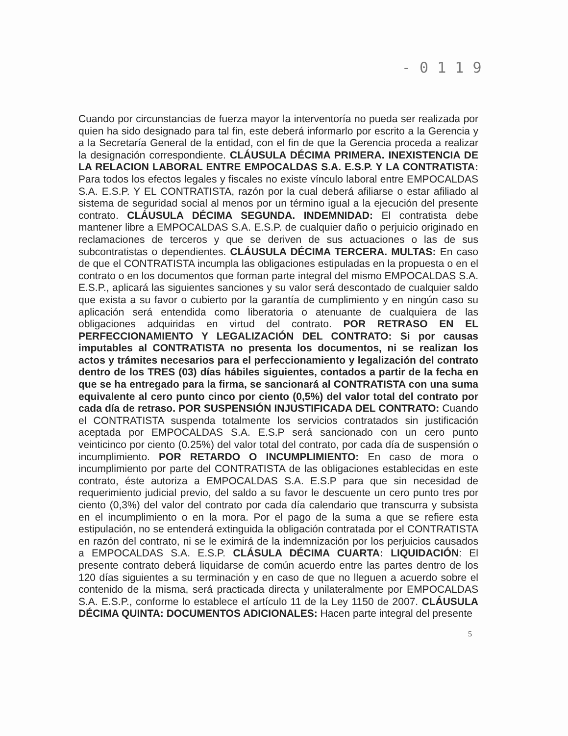- 0 1 1 9
Cuando por circunstancias de fuerza mayor la interventoría no pueda ser realizada por quien ha sido designado para tal fin, este deberá informarlo por escrito a la Gerencia y a la Secretaría General de la entidad, con el fin de que la Gerencia proceda a realizar la designación correspondiente. CLÁUSULA DÉCIMA PRIMERA. INEXISTENCIA DE LA RELACION LABORAL ENTRE EMPOCALDAS S.A. E.S.P. Y LA CONTRATISTA: Para todos los efectos legales y fiscales no existe vínculo laboral entre EMPOCALDAS S.A. E.S.P. Y EL CONTRATISTA, razón por la cual deberá afiliarse o estar afiliado al sistema de seguridad social al menos por un término igual a la ejecución del presente contrato. CLÁUSULA DÉCIMA SEGUNDA. INDEMNIDAD: El contratista debe mantener libre a EMPOCALDAS S.A. E.S.P. de cualquier daño o perjuicio originado en reclamaciones de terceros y que se deriven de sus actuaciones o las de sus subcontratistas o dependientes. CLÁUSULA DÉCIMA TERCERA. MULTAS: En caso de que el CONTRATISTA incumpla las obligaciones estipuladas en la propuesta o en el contrato o en los documentos que forman parte integral del mismo EMPOCALDAS S.A. E.S.P., aplicará las siguientes sanciones y su valor será descontado de cualquier saldo que exista a su favor o cubierto por la garantía de cumplimiento y en ningún caso su aplicación será entendida como liberatoria o atenuante de cualquiera de las obligaciones adquiridas en virtud del contrato. POR RETRASO EN EL PERFECCIONAMIENTO Y LEGALIZACIÓN DEL CONTRATO: Si por causas imputables al CONTRATISTA no presenta los documentos, ni se realizan los actos y trámites necesarios para el perfeccionamiento y legalización del contrato dentro de los TRES (03) días hábiles siguientes, contados a partir de la fecha en que se ha entregado para la firma, se sancionará al CONTRATISTA con una suma equivalente al cero punto cinco por ciento (0,5%) del valor total del contrato por cada día de retraso. POR SUSPENSIÓN INJUSTIFICADA DEL CONTRATO: Cuando el CONTRATISTA suspenda totalmente los servicios contratados sin justificación aceptada por EMPOCALDAS S.A. E.S.P será sancionado con un cero punto veinticinco por ciento (0.25%) del valor total del contrato, por cada día de suspensión o incumplimiento. POR RETARDO O INCUMPLIMIENTO: En caso de mora o incumplimiento por parte del CONTRATISTA de las obligaciones establecidas en este contrato, éste autoriza a EMPOCALDAS S.A. E.S.P para que sin necesidad de requerimiento judicial previo, del saldo a su favor le descuente un cero punto tres por ciento (0,3%) del valor del contrato por cada día calendario que transcurra y subsista en el incumplimiento o en la mora. Por el pago de la suma a que se refiere esta estipulación, no se entenderá extinguida la obligación contratada por el CONTRATISTA en razón del contrato, ni se le eximirá de la indemnización por los perjuicios causados a EMPOCALDAS S.A. E.S.P. CLÁSULA DÉCIMA CUARTA: LIQUIDACIÓN: El presente contrato deberá liquidarse de común acuerdo entre las partes dentro de los 120 días siguientes a su terminación y en caso de que no lleguen a acuerdo sobre el contenido de la misma, será practicada directa y unilateralmente por EMPOCALDAS S.A. E.S.P., conforme lo establece el artículo 11 de la Ley 1150 de 2007. CLÁUSULA DÉCIMA QUINTA: DOCUMENTOS ADICIONALES: Hacen parte integral del presente
5